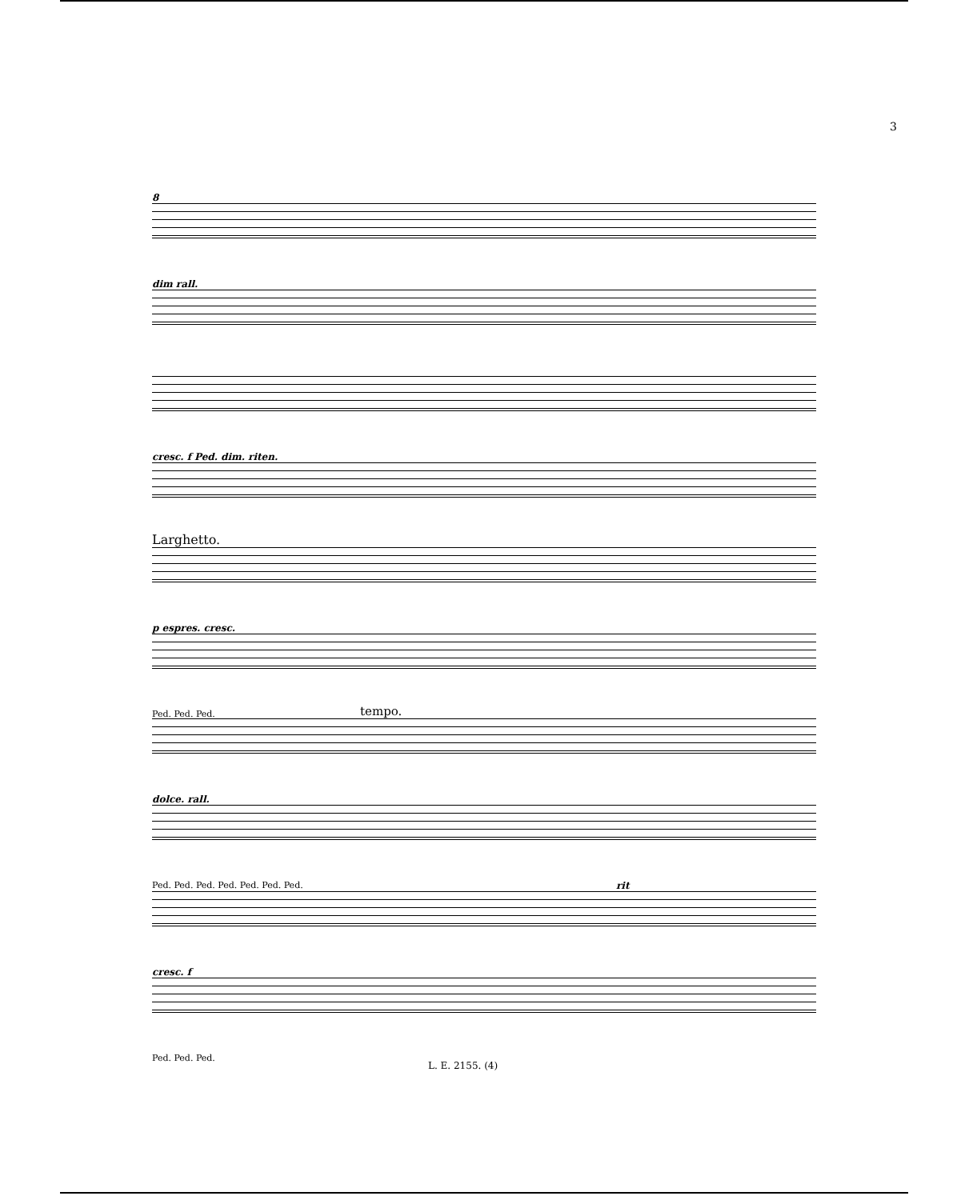3
8
dim rall.
cresc. f Ped. dim. riten.
Larghetto.
p espres. cresc.
Ped. Ped. Ped.
tempo.
dolce. rall.
Ped. Ped. Ped. Ped. Ped. Ped. Ped.
rit
cresc. f
Ped. Ped. Ped.
L. E. 2155. (4)